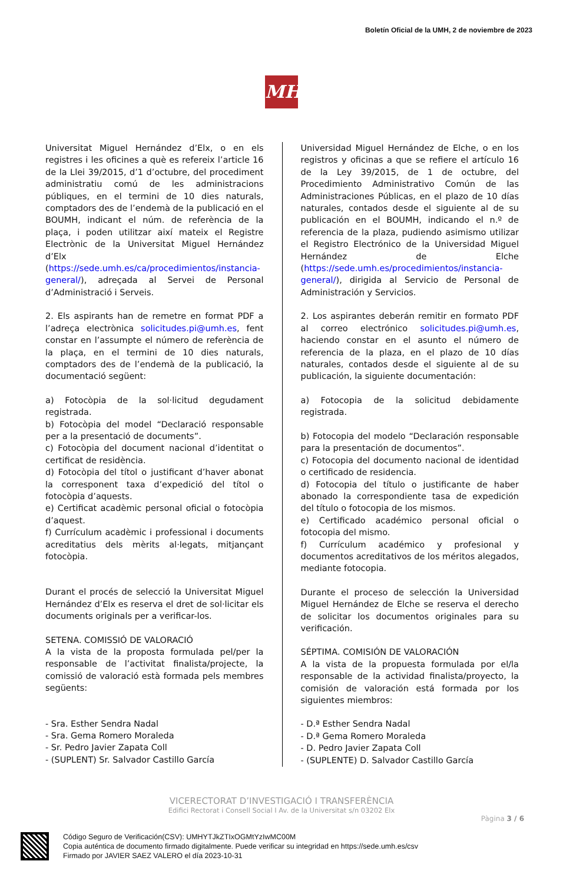Boletín Oficial de la UMH, 2 de noviembre de 2023
MH
Universitat Miguel Hernández d’Elx, o en els registres i les oficines a què es refereix l’article 16 de la Llei 39/2015, d’1 d’octubre, del procediment administratiu comú de les administracions públiques, en el termini de 10 dies naturals, comptadors des de l’endemà de la publicació en el BOUMH, indicant el núm. de referència de la plaça, i poden utilitzar així mateix el Registre Electrònic de la Universitat Miguel Hernández d’Elx (https://sede.umh.es/ca/procedimientos/instancia-general/), adreçada al Servei de Personal d’Administració i Serveis.
2. Els aspirants han de remetre en format PDF a l’adreça electrònica solicitudes.pi@umh.es, fent constar en l’assumpte el número de referència de la plaça, en el termini de 10 dies naturals, comptadors des de l’endemà de la publicació, la documentació següent:
a) Fotocòpia de la sol·licitud degudament registrada.
b) Fotocòpia del model “Declaració responsable per a la presentació de documents”.
c) Fotocòpia del document nacional d’identitat o certificat de residència.
d) Fotocòpia del títol o justificant d’haver abonat la corresponent taxa d’expedició del títol o fotocòpia d’aquests.
e) Certificat acadèmic personal oficial o fotocòpia d’aquest.
f) Currículum acadèmic i professional i documents acreditatius dels mèrits al·legats, mitjançant fotocòpia.
Durant el procés de selecció la Universitat Miguel Hernández d’Elx es reserva el dret de sol·licitar els documents originals per a verificar-los.
SETENA. COMISSIÓ DE VALORACIÓ
A la vista de la proposta formulada pel/per la responsable de l’activitat finalista/projecte, la comissió de valoració està formada pels membres següents:
- Sra. Esther Sendra Nadal
- Sra. Gema Romero Moraleda
- Sr. Pedro Javier Zapata Coll
- (SUPLENT) Sr. Salvador Castillo García
Universidad Miguel Hernández de Elche, o en los registros y oficinas a que se refiere el artículo 16 de la Ley 39/2015, de 1 de octubre, del Procedimiento Administrativo Común de las Administraciones Públicas, en el plazo de 10 días naturales, contados desde el siguiente al de su publicación en el BOUMH, indicando el n.º de referencia de la plaza, pudiendo asimismo utilizar el Registro Electrónico de la Universidad Miguel Hernández de Elche (https://sede.umh.es/procedimientos/instancia-general/), dirigida al Servicio de Personal de Administración y Servicios.
2. Los aspirantes deberán remitir en formato PDF al correo electrónico solicitudes.pi@umh.es, haciendo constar en el asunto el número de referencia de la plaza, en el plazo de 10 días naturales, contados desde el siguiente al de su publicación, la siguiente documentación:
a) Fotocopia de la solicitud debidamente registrada.
b) Fotocopia del modelo “Declaración responsable para la presentación de documentos”.
c) Fotocopia del documento nacional de identidad o certificado de residencia.
d) Fotocopia del título o justificante de haber abonado la correspondiente tasa de expedición del título o fotocopia de los mismos.
e) Certificado académico personal oficial o fotocopia del mismo.
f) Currículum académico y profesional y documentos acreditativos de los méritos alegados, mediante fotocopia.
Durante el proceso de selección la Universidad Miguel Hernández de Elche se reserva el derecho de solicitar los documentos originales para su verificación.
SÉPTIMA. COMISIÓN DE VALORACIÓN
A la vista de la propuesta formulada por el/la responsable de la actividad finalista/proyecto, la comisión de valoración está formada por los siguientes miembros:
- D.ª Esther Sendra Nadal
- D.ª Gema Romero Moraleda
- D. Pedro Javier Zapata Coll
- (SUPLENTE) D. Salvador Castillo García
VICERECTORAT D’INVESTIGACIÓ I TRANSFERÈNCIA
Edifici Rectorat i Consell Social I Av. de la Universitat s/n 03202 Elx
Pàgina 3 / 6
Código Seguro de Verificación(CSV): UMHYTJkZTIxOGMtYzIwMC00M
Copia auténtica de documento firmado digitalmente. Puede verificar su integridad en https://sede.umh.es/csv
Firmado por JAVIER SAEZ VALERO el día 2023-10-31